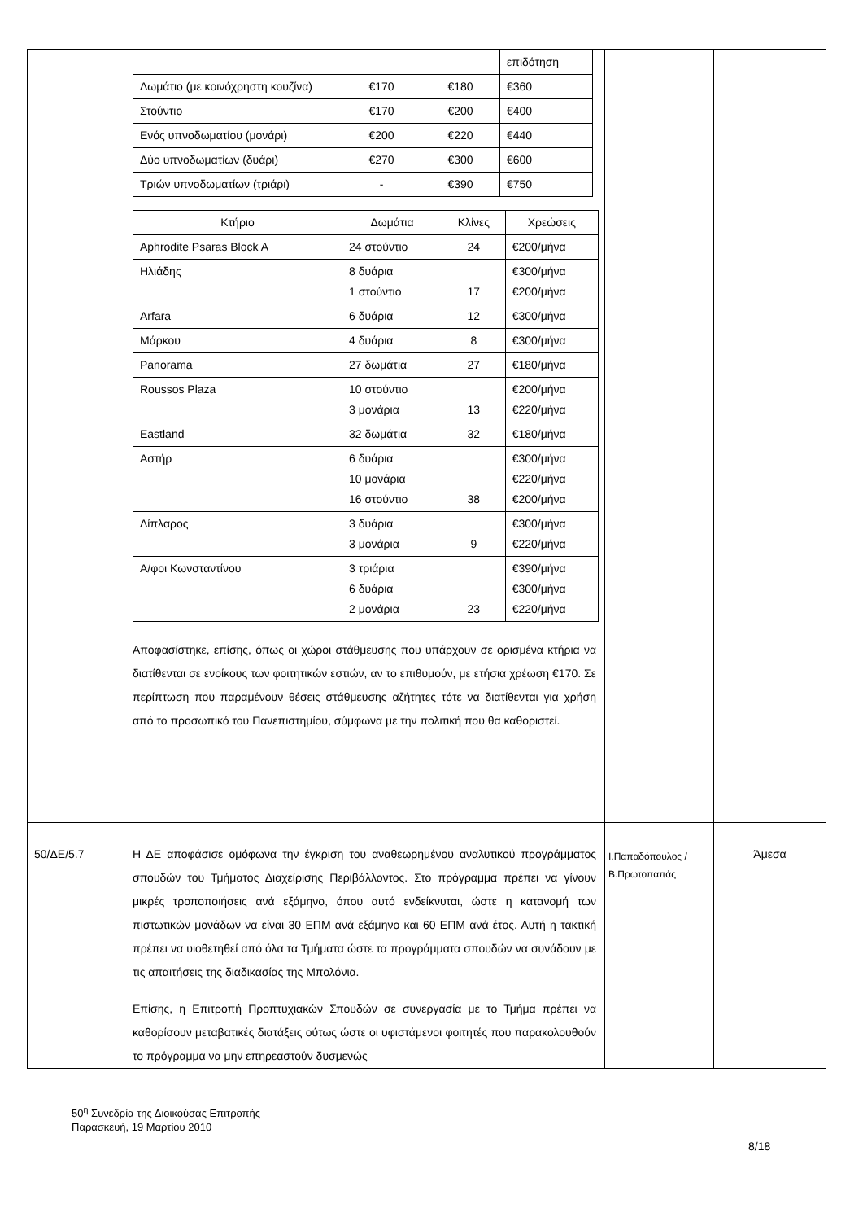| | / / / / επιδότηση / / Δωμάτιο (με κοινόχρηστη κουζίνα) / €170 / €180 / €360 / / Στούντιο / €170 / €200 / €400 / / Ενός υπνοδωματίου (μονάρι) / €200 / €220 / €440 / / Δύο υπνοδωματίων (δυάρι) / €270 / €300 / €600 / / Τριών υπνοδωματίων (τριάρι) / - / €390 / €750 / / Κτήριο / Δωμάτια / Κλίνες / Χρεώσεις / / Aphrodite Psaras Block A / 24 στούντιο / 24 / €200/μήνα / / Ηλιάδης / 8 δυάρια 1 στούντιο / 17 / €300/μήνα €200/μήνα / / Arfara / 6 δυάρια / 12 / €300/μήνα / / Μάρκου / 4 δυάρια / 8 / €300/μήνα / / Panorama / 27 δωμάτια / 27 / €180/μήνα / / Roussos Plaza / 10 στούντιο 3 μονάρια / 13 / €200/μήνα €220/μήνα / / Eastland / 32 δωμάτια / 32 / €180/μήνα / / Αστήρ / 6 δυάρια 10 μονάρια 16 στούντιο / 38 / €300/μήνα €220/μήνα €200/μήνα / / Δίπλαρος / 3 δυάρια 3 μονάρια / 9 / €300/μήνα €220/μήνα / / Α/φοι Κωνσταντίνου / 3 τριάρια 6 δυάρια 2 μονάρια / 23 / €390/μήνα €300/μήνα €220/μήνα / Αποφασίστηκε, επίσης, όπως οι χώροι στάθμευσης που υπάρχουν σε ορισμένα κτήρια να διατίθενται σε ενοίκους των φοιτητικών εστιών, αν το επιθυμούν, με ετήσια χρέωση €170. Σε περίπτωση που παραμένουν θέσεις στάθμευσης αζήτητες τότε να διατίθενται για χρήση από το προσωπικό του Πανεπιστημίου, σύμφωνα με την πολιτική που θα καθοριστεί. | | |
| 50/ΔΕ/5.7 | Η ΔΕ αποφάσισε ομόφωνα την έγκριση του αναθεωρημένου αναλυτικού προγράμματος σπουδών του Τμήματος Διαχείρισης Περιβάλλοντος. Στο πρόγραμμα πρέπει να γίνουν μικρές τροποποιήσεις ανά εξάμηνο, όπου αυτό ενδείκνυται, ώστε η κατανομή των πιστωτικών μονάδων να είναι 30 ΕΠΜ ανά εξάμηνο και 60 ΕΠΜ ανά έτος. Αυτή η τακτική πρέπει να υιοθετηθεί από όλα τα Τμήματα ώστε τα προγράμματα σπουδών να συνάδουν με τις απαιτήσεις της διαδικασίας της Μπολόνια. Επίσης, η Επιτροπή Προπτυχιακών Σπουδών σε συνεργασία με το Τμήμα πρέπει να καθορίσουν μεταβατικές διατάξεις ούτως ώστε οι υφιστάμενοι φοιτητές που παρακολουθούν το πρόγραμμα να μην επηρεαστούν δυσμενώς | Ι.Παπαδόπουλος /Β.Πρωτοπαπάς | Άμεσα |
50<sup>η</sup> Συνεδρία της Διοικούσας Επιτροπής
Παρασκευή, 19 Μαρτίου 2010
8/18